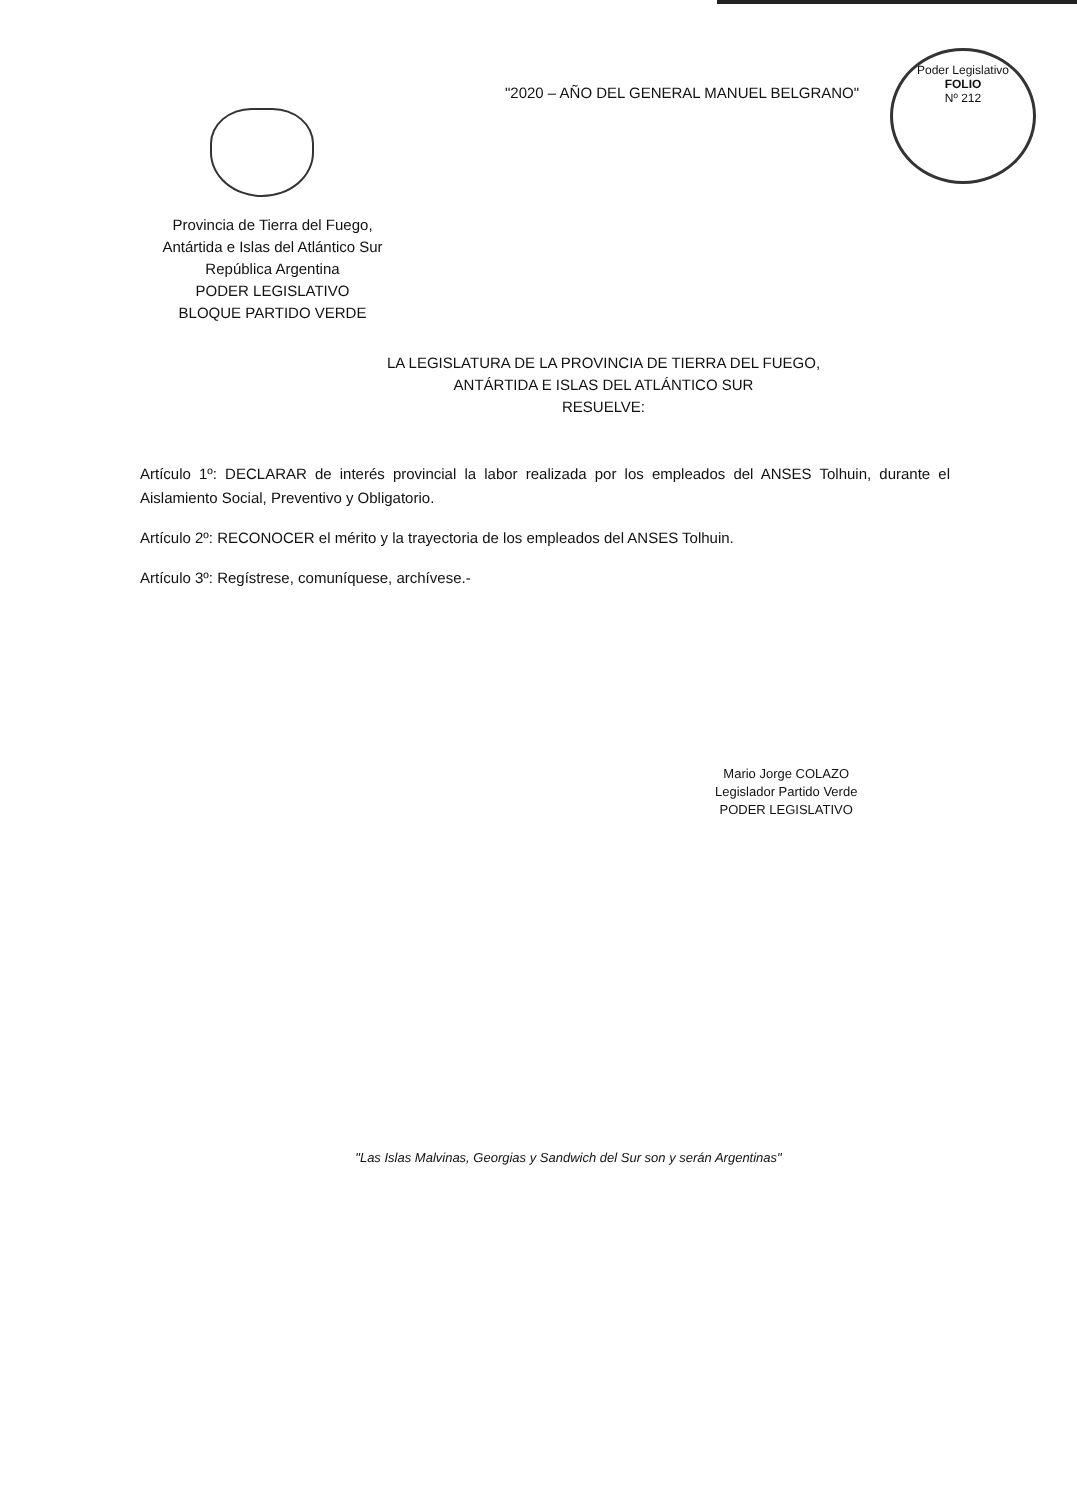"2020 – AÑO DEL GENERAL MANUEL BELGRANO"
Poder Legislativo
FOLIO
Nº 212
Provincia de Tierra del Fuego,
Antártida e Islas del Atlántico Sur
República Argentina
PODER LEGISLATIVO
BLOQUE PARTIDO VERDE
LA LEGISLATURA DE LA PROVINCIA DE TIERRA DEL FUEGO,
ANTÁRTIDA E ISLAS DEL ATLÁNTICO SUR
RESUELVE:
Artículo 1º: DECLARAR de interés provincial la labor realizada por los empleados del ANSES Tolhuin, durante el Aislamiento Social, Preventivo y Obligatorio.
Artículo 2º: RECONOCER el mérito y la trayectoria de los empleados del ANSES Tolhuin.
Artículo 3º: Regístrese, comuníquese, archívese.-
Mario Jorge COLAZO
Legislador Partido Verde
PODER LEGISLATIVO
"Las Islas Malvinas, Georgias y Sandwich del Sur son y serán Argentinas"